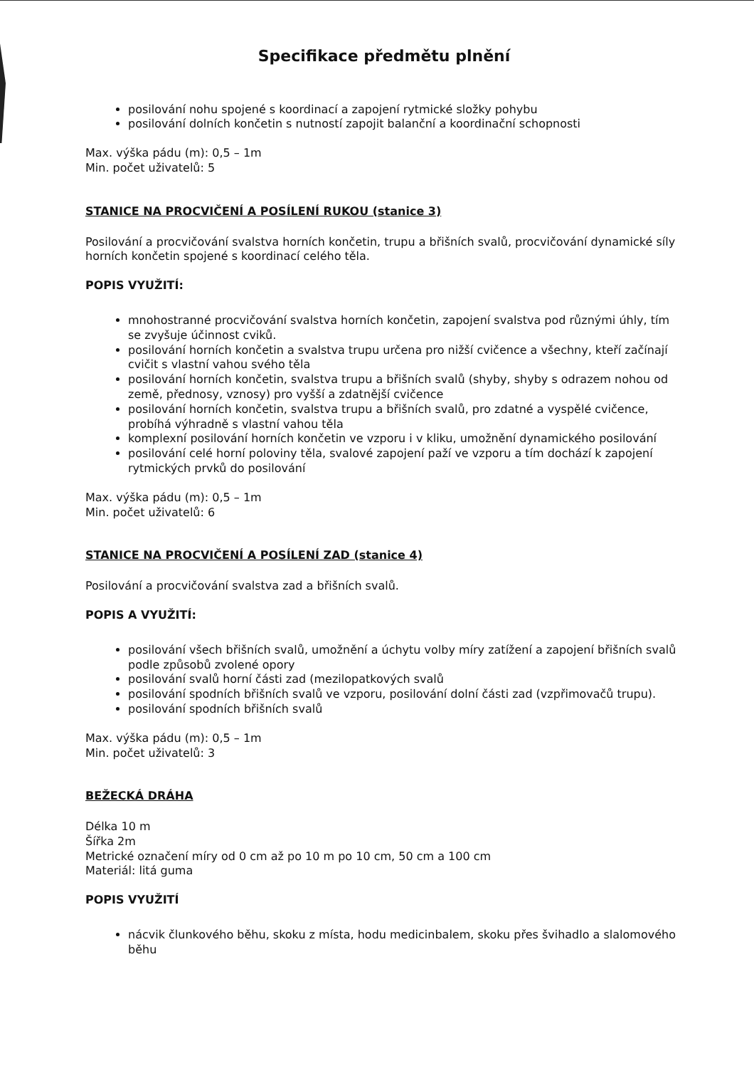Specifikace předmětu plnění
posilování nohu spojené s koordinací a zapojení rytmické složky pohybu
posilování dolních končetin s nutností zapojit balanční a koordinační schopnosti
Max. výška pádu (m): 0,5 – 1m
Min. počet uživatelů: 5
STANICE NA PROCVIČENÍ A POSÍLENÍ RUKOU (stanice 3)
Posilování a procvičování svalstva horních končetin, trupu a břišních svalů, procvičování dynamické síly horních končetin spojené s koordinací celého těla.
POPIS VYUŽITÍ:
mnohostranné procvičování svalstva horních končetin, zapojení svalstva pod různými úhly, tím se zvyšuje účinnost cviků.
posilování horních končetin a svalstva trupu určena pro nižší cvičence a všechny, kteří začínají cvičit s vlastní vahou svého těla
posilování horních končetin, svalstva trupu a břišních svalů (shyby, shyby s odrazem nohou od země, přednosy, vznosy) pro vyšší a zdatnější cvičence
posilování horních končetin, svalstva trupu a břišních svalů, pro zdatné a vyspělé cvičence, probíhá výhradně s vlastní vahou těla
komplexní posilování horních končetin ve vzporu i v kliku, umožnění dynamického posilování
posilování celé horní poloviny těla, svalové zapojení paží ve vzporu a tím dochází k zapojení rytmických prvků do posilování
Max. výška pádu (m): 0,5 – 1m
Min. počet uživatelů: 6
STANICE NA PROCVIČENÍ A POSÍLENÍ ZAD (stanice 4)
Posilování a procvičování svalstva zad a břišních svalů.
POPIS A VYUŽITÍ:
posilování všech břišních svalů, umožnění a úchytu volby míry zatížení a zapojení břišních svalů podle způsobů zvolené opory
posilování svalů horní části zad (mezilopatkových svalů
posilování spodních břišních svalů ve vzporu, posilování dolní části zad (vzpřimovačů trupu).
posilování spodních břišních svalů
Max. výška pádu (m): 0,5 – 1m
Min. počet uživatelů: 3
BEŽECKÁ DRÁHA
Délka 10 m
Šířka 2m
Metrické označení míry od 0 cm až po 10 m po 10 cm, 50 cm a 100 cm
Materiál: litá guma
POPIS VYUŽITÍ
nácvik člunkového běhu, skoku z místa, hodu medicinbalem, skoku přes švihadlo a slalomového běhu